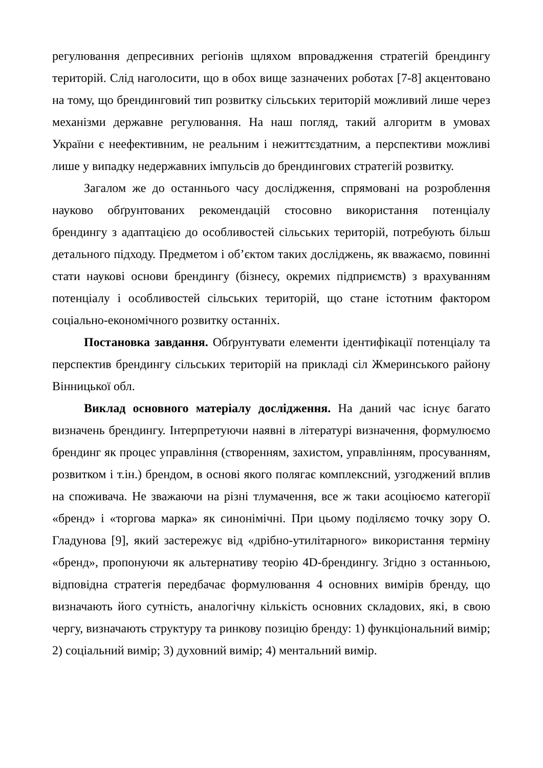регулювання депресивних регіонів щляхом впровадження стратегій брендингу територій. Слід наголосити, що в обох вище зазначених роботах [7-8] акцентовано на тому, що брендинговий тип розвитку сільських територій можливий лише через механізми державне регулювання. На наш погляд, такий алгоритм в умовах України є неефективним, не реальним і нежиттєздатним, а перспективи можливі лише у випадку недержавних імпульсів до брендингових стратегій розвитку.
Загалом же до останнього часу дослідження, спрямовані на розроблення науково обґрунтованих рекомендацій стосовно використання потенціалу брендингу з адаптацією до особливостей сільських територій, потребують більш детального підходу. Предметом і об’єктом таких досліджень, як вважаємо, повинні стати наукові основи брендингу (бізнесу, окремих підприємств) з врахуванням потенціалу і особливостей сільських територій, що стане істотним фактором соціально-економічного розвитку останніх.
Постановка завдання. Обґрунтувати елементи ідентифікації потенціалу та перспектив брендингу сільських територій на прикладі сіл Жмеринського району Вінницької обл.
Виклад основного матеріалу дослідження. На даний час існує багато визначень брендингу. Інтерпретуючи наявні в літературі визначення, формулюємо брендинг як процес управління (створенням, захистом, управлінням, просуванням, розвитком і т.ін.) брендом, в основі якого полягає комплексний, узгоджений вплив на споживача. Не зважаючи на різні тлумачення, все ж таки асоціюємо категорії «бренд» і «торгова марка» як синонімічні. При цьому поділяємо точку зору О. Гладунова [9], який застережує від «дрібно-утилітарного» використання терміну «бренд», пропонуючи як альтернативу теорію 4D-брендингу. Згідно з останньою, відповідна стратегія передбачає формулювання 4 основних вимірів бренду, що визначають його сутність, аналогічну кількість основних складових, які, в свою чергу, визначають структуру та ринкову позицію бренду: 1) функціональний вимір; 2) соціальний вимір; 3) духовний вимір; 4) ментальний вимір.